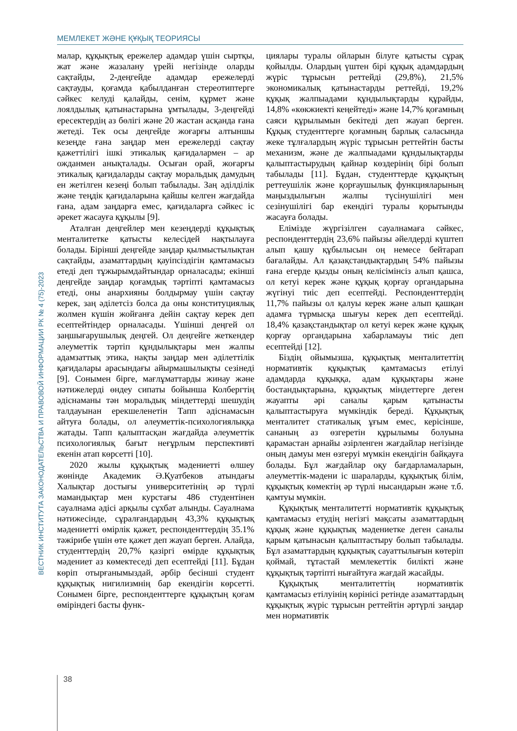МЕМЛЕКЕТ ЖӘНЕ ҚҰҚЫҚ ТЕОРИЯСЫ
ВЕСТНИК ИНСТИТУТА ЗАКОНОДАТЕЛЬСТВА И ПРАВОВОЙ ИНФОРМАЦИИ РК № 4 (75)-2023
малар, құқықтық ережелер адамдар үшін сыртқы, жат және жазалану үрейі негізінде оларды сақтайды, 2-деңгейде адамдар ережелерді сақтауды, қоғамда қабылданған стереотиптерге сәйкес келуді қалайды, сенім, құрмет және лоялдылық қатынастарына ұмтылады, 3-деңгейді ересектердің аз бөлігі және 20 жастан асқанда ғана жетеді. Тек осы деңгейде жоғарғы алтыншы кезеңде ғана заңдар мен ережелерді сақтау қажеттілігі ішкі этикалық қағидалармен – ар ожданмен анықталады. Осыған орай, жоғарғы этикалық қағидаларды сақтау моральдық дамудың ен жетілген кезеңі болып табылады. Заң әділділік және теңдік қағидаларына қайшы келген жағдайда ғана, адам заңдарға емес, қағидаларға сәйкес іс әрекет жасауға құқылы [9].
Аталған деңгейлер мен кезеңдерді құқықтық менталитетке қатысты келесідей нақтылауға болады. Бірінші деңгейде заңдар қылмыстылықтан сақтайды, азаматтардың қауіпсіздігін қамтамасыз етеді деп тұжырымдайтындар орналасады; екінші деңгейде заңдар қоғамдық тәртіпті қамтамасыз етеді, оны анархияны болдырмау үшін сақтау керек, заң әділетсіз болса да оны конституциялық жолмен күшін жойғанға дейін сақтау керек деп есептейтіндер орналасады. Үшінші деңгей ол заңшығарушылық деңгей. Ол деңгейге жеткендер әлеуметтік тәртіп құндылықтары мен жалпы адамзаттық этика, нақты заңдар мен әділеттілік қағидалары арасындағы айырмашылықты сезінеді [9]. Сонымен бірге, мағлұматтарды жинау және нәтижелерді өндеу сипаты бойынша Колбергтің әдіснаманы тән моральдық міндеттерді шешудің талдауынан ерекшеленетін Тапп әдіснамасын айтуға болады, ол әлеуметтік-психологиялыққа жатады. Тапп қалыптасқан жағдайда әлеуметтік психологиялық бағыт неғұрлым перспективті екенін атап көрсетті [10].
2020 жылы құқықтық мәдениетті өлшеу жөнінде Академик Ә.Қуатбеков атындағы Халықтар достығы университетінің әр түрлі мамандықтар мен курстағы 486 студентінен сауалнама әдісі арқылы сұхбат алынды. Сауалнама нәтижесінде, сұралғандардың 43,3% құқықтық мәдениетті өмірлік қажет, респонденттердің 35.1% тәжірибе үшін өте қажет деп жауап берген. Алайда, студенттердің 20,7% қазіргі өмірде құқықтық мәдениет аз көмектеседі деп есептейді [11]. Бұдан көріп отырғанымыздай, әрбір бесінші студент құқықтық нигилизмнің бар екендігін көрсетті. Сонымен бірге, респонденттерге құқықтың қоғам өміріндегі басты функ-
циялары туралы ойларын білуге қатысты сұрақ қойылды. Олардың үштен бірі құқық адамдардың жүріс тұрысын реттейді (29,8%), 21,5% экономикалық қатынастарды реттейді, 19,2% құқық жалпыадами құндылықтарды құрайды, 14,8% «көкжиекті кеңейтеді» және 14,7% қоғамның саяси құрылымын бекітеді деп жауап берген. Құқық студенттерге қоғамның барлық саласында жеке тұлғалардың жүріс тұрысын реттейтін басты механизм, және де жалпыадами құндылықтарды қалыптастырудың қайнар көздерінің бірі болып табылады [11]. Бұдан, студенттерде құқықтың реттеушілік және қорғаушылық функцияларының маңыздылығын жалпы түсінушілігі мен сезінушілігі бар екендігі туралы қорытынды жасауға болады.
Елімізде жүргізілген сауалнамаға сәйкес, респонденттердің 23,6% пайызы әйелдерді күштеп алып қашу құбылысын оң немесе бейтарап бағалайды. Ал қазақстандықтардың 54% пайызы ғана егерде қызды оның келісімінсіз алып қашса, ол кетуі керек және құқық қорғау органдарына жүгінуі тиіс деп есептейді. Респонденттердің 11,7% пайызы ол қалуы керек және алып қашқан адамға түрмысқа шығуы керек деп есептейді. 18,4% қазақстандықтар ол кетуі керек және құқық қорғау органдарына хабарламауы тиіс деп есептейді [12].
Біздің ойымызша, құқықтық менталитеттің нормативтік құқықтық қамтамасыз етілуі адамдарда құқыққа, адам құқықтары және бостандықтарына, құқықтық міндеттерге деген жауапты әрі саналы қарым қатынасты қалыптастыруға мүмкіндік береді. Құқықтық менталитет статикалық ұғым емес, керісінше, сананың аз өзгеретін құрылымы болуына қарамастан арнайы әзірленген жағдайлар негізінде оның дамуы мен өзгеруі мүмкін екендігін байқауға болады. Бұл жағдайлар оқу бағдарламаларын, әлеуметтік-мәдени іс шараларды, құқықтық білім, құқықтық көмектің әр түрлі нысандарын және т.б. қамтуы мүмкін.
Құқықтық менталитетті нормативтік құқықтық қамтамасыз етудің негізгі мақсаты азаматтардың құқық және құқықтық мәдениетке деген саналы қарым қатынасын қалыптастыру болып табылады. Бұл азаматтардың құқықтық сауаттылығын көтеріп қоймай, тұтастай мемлекеттік билікті және құқықтық тәртіпті нығайтуға жағдай жасайды.
Құқықтық менталитеттің нормативтік қамтамасыз етілуінің көрінісі ретінде азаматтардың құқықтық жүріс тұрысын реттейтін әртүрлі заңдар мен нормативтік
38